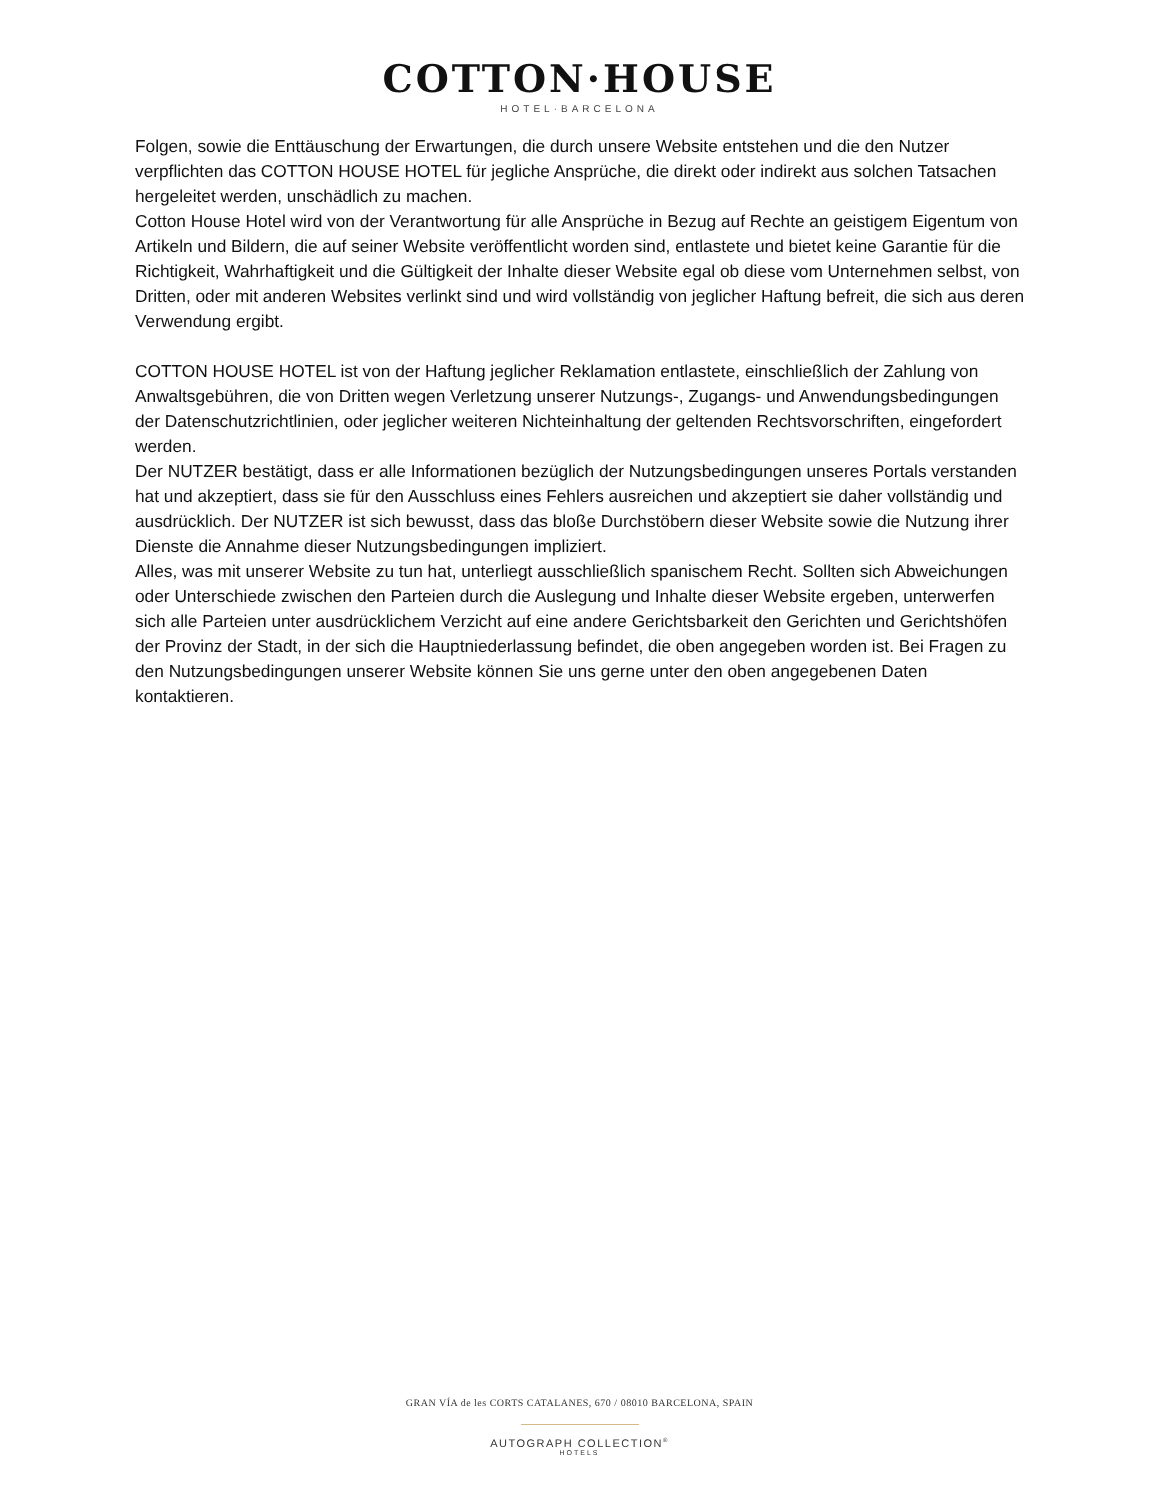COTTON·HOUSE
HOTEL·BARCELONA
Folgen, sowie die Enttäuschung der Erwartungen, die durch unsere Website entstehen und die den Nutzer verpflichten das COTTON HOUSE HOTEL für jegliche Ansprüche, die direkt oder indirekt aus solchen Tatsachen hergeleitet werden, unschädlich zu machen.
Cotton House Hotel wird von der Verantwortung für alle Ansprüche in Bezug auf Rechte an geistigem Eigentum von Artikeln und Bildern, die auf seiner Website veröffentlicht worden sind, entlastete und bietet keine Garantie für die Richtigkeit, Wahrhaftigkeit und die Gültigkeit der Inhalte dieser Website egal ob diese vom Unternehmen selbst, von Dritten, oder mit anderen Websites verlinkt sind und wird vollständig von jeglicher Haftung befreit, die sich aus deren Verwendung ergibt.
COTTON HOUSE HOTEL ist von der Haftung jeglicher Reklamation entlastete, einschließlich der Zahlung von Anwaltsgebühren, die von Dritten wegen Verletzung unserer Nutzungs-, Zugangs- und Anwendungsbedingungen der Datenschutzrichtlinien, oder jeglicher weiteren Nichteinhaltung der geltenden Rechtsvorschriften, eingefordert werden.
Der NUTZER bestätigt, dass er alle Informationen bezüglich der Nutzungsbedingungen unseres Portals verstanden hat und akzeptiert, dass sie für den Ausschluss eines Fehlers ausreichen und akzeptiert sie daher vollständig und ausdrücklich. Der NUTZER ist sich bewusst, dass das bloße Durchstöbern dieser Website sowie die Nutzung ihrer Dienste die Annahme dieser Nutzungsbedingungen impliziert.
Alles, was mit unserer Website zu tun hat, unterliegt ausschließlich spanischem Recht. Sollten sich Abweichungen oder Unterschiede zwischen den Parteien durch die Auslegung und Inhalte dieser Website ergeben, unterwerfen sich alle Parteien unter ausdrücklichem Verzicht auf eine andere Gerichtsbarkeit den Gerichten und Gerichtshöfen der Provinz der Stadt, in der sich die Hauptniederlassung befindet, die oben angegeben worden ist. Bei Fragen zu den Nutzungsbedingungen unserer Website können Sie uns gerne unter den oben angegebenen Daten kontaktieren.
GRAN VÍA de les CORTS CATALANES, 670 / 08010 BARCELONA, SPAIN
AUTOGRAPH COLLECTION<sup>®</sup>
HOTELS